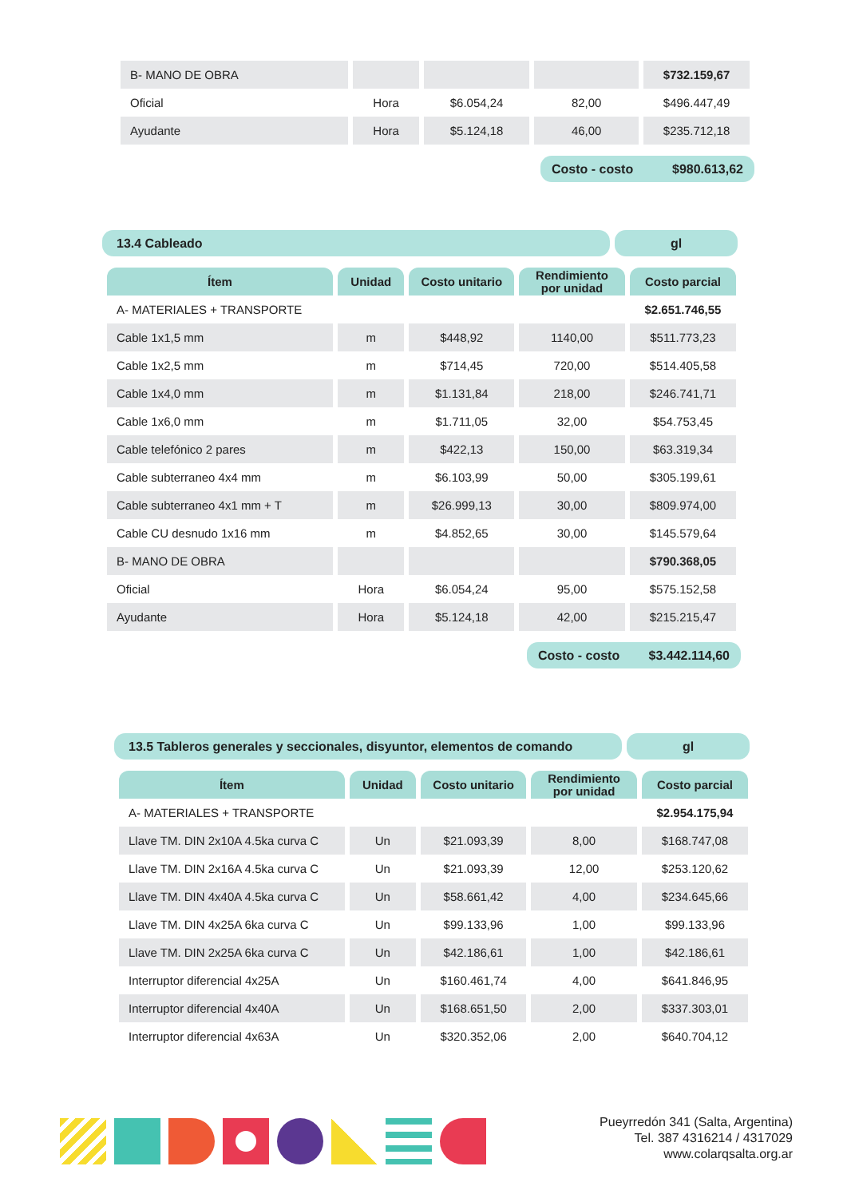| B- MANO DE OBRA | | | | $732.159,67 |
| Oficial | Hora | $6.054,24 | 82,00 | $496.447,49 |
| Ayudante | Hora | $5.124,18 | 46,00 | $235.712,18 |
Costo - costo $980.613,62
13.4 Cableado gl
| Ítem | Unidad | Costo unitario | Rendimiento por unidad | Costo parcial |
| --- | --- | --- | --- | --- |
| A- MATERIALES + TRANSPORTE | | | | $2.651.746,55 |
| Cable 1x1,5 mm | m | $448,92 | 1140,00 | $511.773,23 |
| Cable 1x2,5 mm | m | $714,45 | 720,00 | $514.405,58 |
| Cable 1x4,0 mm | m | $1.131,84 | 218,00 | $246.741,71 |
| Cable 1x6,0 mm | m | $1.711,05 | 32,00 | $54.753,45 |
| Cable telefónico 2 pares | m | $422,13 | 150,00 | $63.319,34 |
| Cable subterraneo 4x4 mm | m | $6.103,99 | 50,00 | $305.199,61 |
| Cable subterraneo 4x1 mm + T | m | $26.999,13 | 30,00 | $809.974,00 |
| Cable CU desnudo 1x16 mm | m | $4.852,65 | 30,00 | $145.579,64 |
| B- MANO DE OBRA | | | | $790.368,05 |
| Oficial | Hora | $6.054,24 | 95,00 | $575.152,58 |
| Ayudante | Hora | $5.124,18 | 42,00 | $215.215,47 |
Costo - costo $3.442.114,60
13.5 Tableros generales y seccionales, disyuntor, elementos de comando
gl
| Ítem | Unidad | Costo unitario | Rendimiento por unidad | Costo parcial |
| --- | --- | --- | --- | --- |
| A- MATERIALES + TRANSPORTE | | | | $2.954.175,94 |
| Llave TM. DIN 2x10A 4.5ka curva C | Un | $21.093,39 | 8,00 | $168.747,08 |
| Llave TM. DIN 2x16A 4.5ka curva C | Un | $21.093,39 | 12,00 | $253.120,62 |
| Llave TM. DIN 4x40A 4.5ka curva C | Un | $58.661,42 | 4,00 | $234.645,66 |
| Llave TM. DIN 4x25A 6ka curva C | Un | $99.133,96 | 1,00 | $99.133,96 |
| Llave TM. DIN 2x25A 6ka curva C | Un | $42.186,61 | 1,00 | $42.186,61 |
| Interruptor diferencial 4x25A | Un | $160.461,74 | 4,00 | $641.846,95 |
| Interruptor diferencial 4x40A | Un | $168.651,50 | 2,00 | $337.303,01 |
| Interruptor diferencial 4x63A | Un | $320.352,06 | 2,00 | $640.704,12 |
Pueyrredón 341 (Salta, Argentina)
Tel. 387 4316214 / 4317029
www.colarqsalta.org.ar